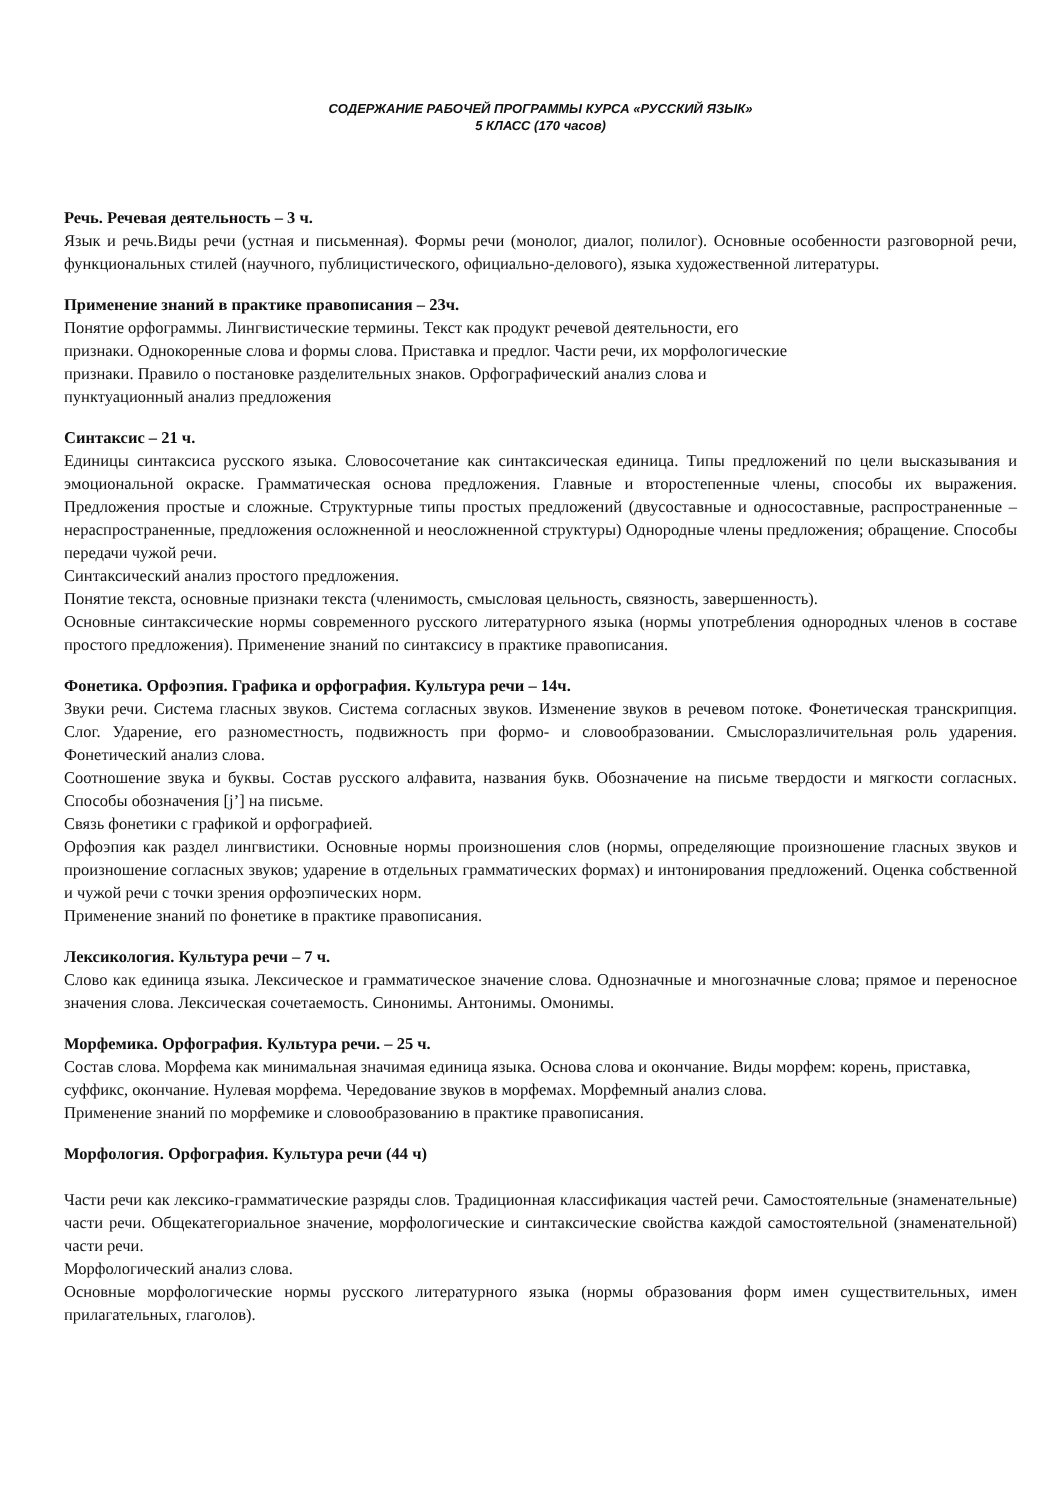СОДЕРЖАНИЕ РАБОЧЕЙ ПРОГРАММЫ КУРСА «РУССКИЙ ЯЗЫК»
5 КЛАСС (170 часов)
Речь. Речевая деятельность – 3 ч.
Язык и речь.Виды речи (устная и письменная). Формы речи (монолог, диалог, полилог). Основные особенности разговорной речи, функциональных стилей (научного, публицистического, официально-делового), языка художественной литературы.
Применение знаний в практике правописания – 23ч.
Понятие орфограммы. Лингвистические термины. Текст как продукт речевой деятельности, его
признаки. Однокоренные слова и формы слова. Приставка и предлог. Части речи, их морфологические
признаки. Правило о постановке разделительных знаков. Орфографический анализ слова и
пунктуационный анализ предложения
Синтаксис – 21 ч.
Единицы синтаксиса русского языка. Словосочетание как синтаксическая единица. Типы предложений по цели высказывания и эмоциональной окраске. Грамматическая основа предложения. Главные и второстепенные члены, способы их выражения. Предложения простые и сложные. Структурные типы простых предложений (двусоставные и односоставные, распространенные – нераспространенные, предложения осложненной и неосложненной структуры) Однородные члены предложения; обращение. Способы передачи чужой речи.
Синтаксический анализ простого предложения.
Понятие текста, основные признаки текста (членимость, смысловая цельность, связность, завершенность).
Основные синтаксические нормы современного русского литературного языка (нормы употребления однородных членов в составе простого предложения). Применение знаний по синтаксису в практике правописания.
Фонетика. Орфоэпия. Графика и орфография. Культура речи – 14ч.
Звуки речи. Система гласных звуков. Система согласных звуков. Изменение звуков в речевом потоке. Фонетическая транскрипция. Слог. Ударение, его разноместность, подвижность при формо- и словообразовании. Смыслоразличительная роль ударения. Фонетический анализ слова.
Соотношение звука и буквы. Состав русского алфавита, названия букв. Обозначение на письме твердости и мягкости согласных. Способы обозначения [j’] на письме.
Связь фонетики с графикой и орфографией.
Орфоэпия как раздел лингвистики. Основные нормы произношения слов (нормы, определяющие произношение гласных звуков и произношение согласных звуков; ударение в отдельных грамматических формах) и интонирования предложений. Оценка собственной и чужой речи с точки зрения орфоэпических норм.
Применение знаний по фонетике в практике правописания.
Лексикология. Культура речи – 7 ч.
Слово как единица языка. Лексическое и грамматическое значение слова. Однозначные и многозначные слова; прямое и переносное значения слова. Лексическая сочетаемость. Синонимы. Антонимы. Омонимы.
Морфемика. Орфография. Культура речи. – 25 ч.
Состав слова. Морфема как минимальная значимая единица языка. Основа слова и окончание. Виды морфем: корень, приставка, суффикс, окончание. Нулевая морфема. Чередование звуков в морфемах. Морфемный анализ слова.
Применение знаний по морфемике и словообразованию в практике правописания.
Морфология. Орфография. Культура речи (44 ч)
Части речи как лексико-грамматические разряды слов. Традиционная классификация частей речи. Самостоятельные (знаменательные) части речи. Общекатегориальное значение, морфологические и синтаксические свойства каждой самостоятельной (знаменательной) части речи.
Морфологический анализ слова.
Основные морфологические нормы русского литературного языка (нормы образования форм имен существительных, имен прилагательных, глаголов).